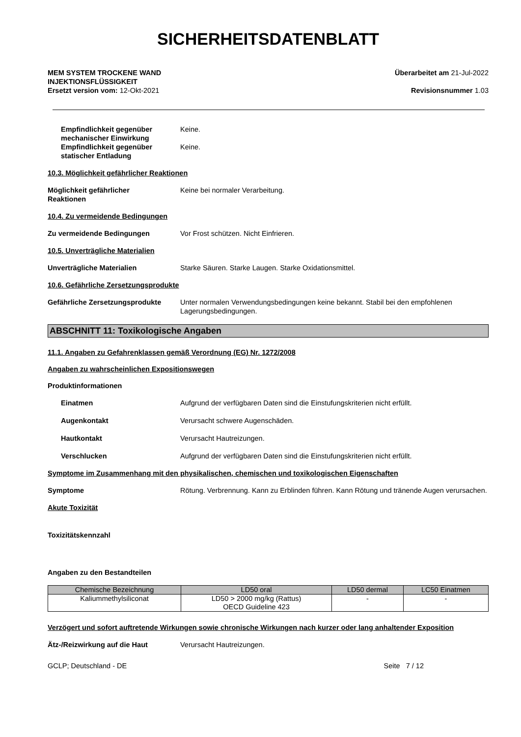SICHERHEITSDATENBLATT
MEM SYSTEM TROCKENE WAND
INJEKTIONSFLÜSSIGKEIT
Ersetzt version vom: 12-Okt-2021
Überarbeitet am 21-Jul-2022
Revisionsnummer 1.03
Empfindlichkeit gegenüber mechanischer Einwirkung
Keine.
Empfindlichkeit gegenüber statischer Entladung
Keine.
10.3. Möglichkeit gefährlicher Reaktionen
Möglichkeit gefährlicher
Reaktionen
Keine bei normaler Verarbeitung.
10.4. Zu vermeidende Bedingungen
Zu vermeidende Bedingungen Vor Frost schützen. Nicht Einfrieren.
10.5. Unverträgliche Materialien
Unverträgliche Materialien Starke Säuren. Starke Laugen. Starke Oxidationsmittel.
10.6. Gefährliche Zersetzungsprodukte
Gefährliche Zersetzungsprodukte Unter normalen Verwendungsbedingungen keine bekannt. Stabil bei den empfohlenen Lagerungsbedingungen.
ABSCHNITT 11: Toxikologische Angaben
11.1. Angaben zu Gefahrenklassen gemäß Verordnung (EG) Nr. 1272/2008
Angaben zu wahrscheinlichen Expositionswegen
Produktinformationen
Einatmen Aufgrund der verfügbaren Daten sind die Einstufungskriterien nicht erfüllt.
Augenkontakt Verursacht schwere Augenschäden.
Hautkontakt Verursacht Hautreizungen.
Verschlucken Aufgrund der verfügbaren Daten sind die Einstufungskriterien nicht erfüllt.
Symptome im Zusammenhang mit den physikalischen, chemischen und toxikologischen Eigenschaften
Symptome Rötung. Verbrennung. Kann zu Erblinden führen. Kann Rötung und tränende Augen verursachen.
Akute Toxizität
Toxizitätskennzahl
Angaben zu den Bestandteilen
| Chemische Bezeichnung | LD50 oral | LD50 dermal | LC50 Einatmen |
| --- | --- | --- | --- |
| Kaliummethylsiliconat | LD50 > 2000 mg/kg (Rattus) OECD Guideline 423 | - | - |
Verzögert und sofort auftretende Wirkungen sowie chronische Wirkungen nach kurzer oder lang anhaltender Exposition
Ätz-/Reizwirkung auf die Haut Verursacht Hautreizungen.
GCLP; Deutschland - DE Seite 7 / 12